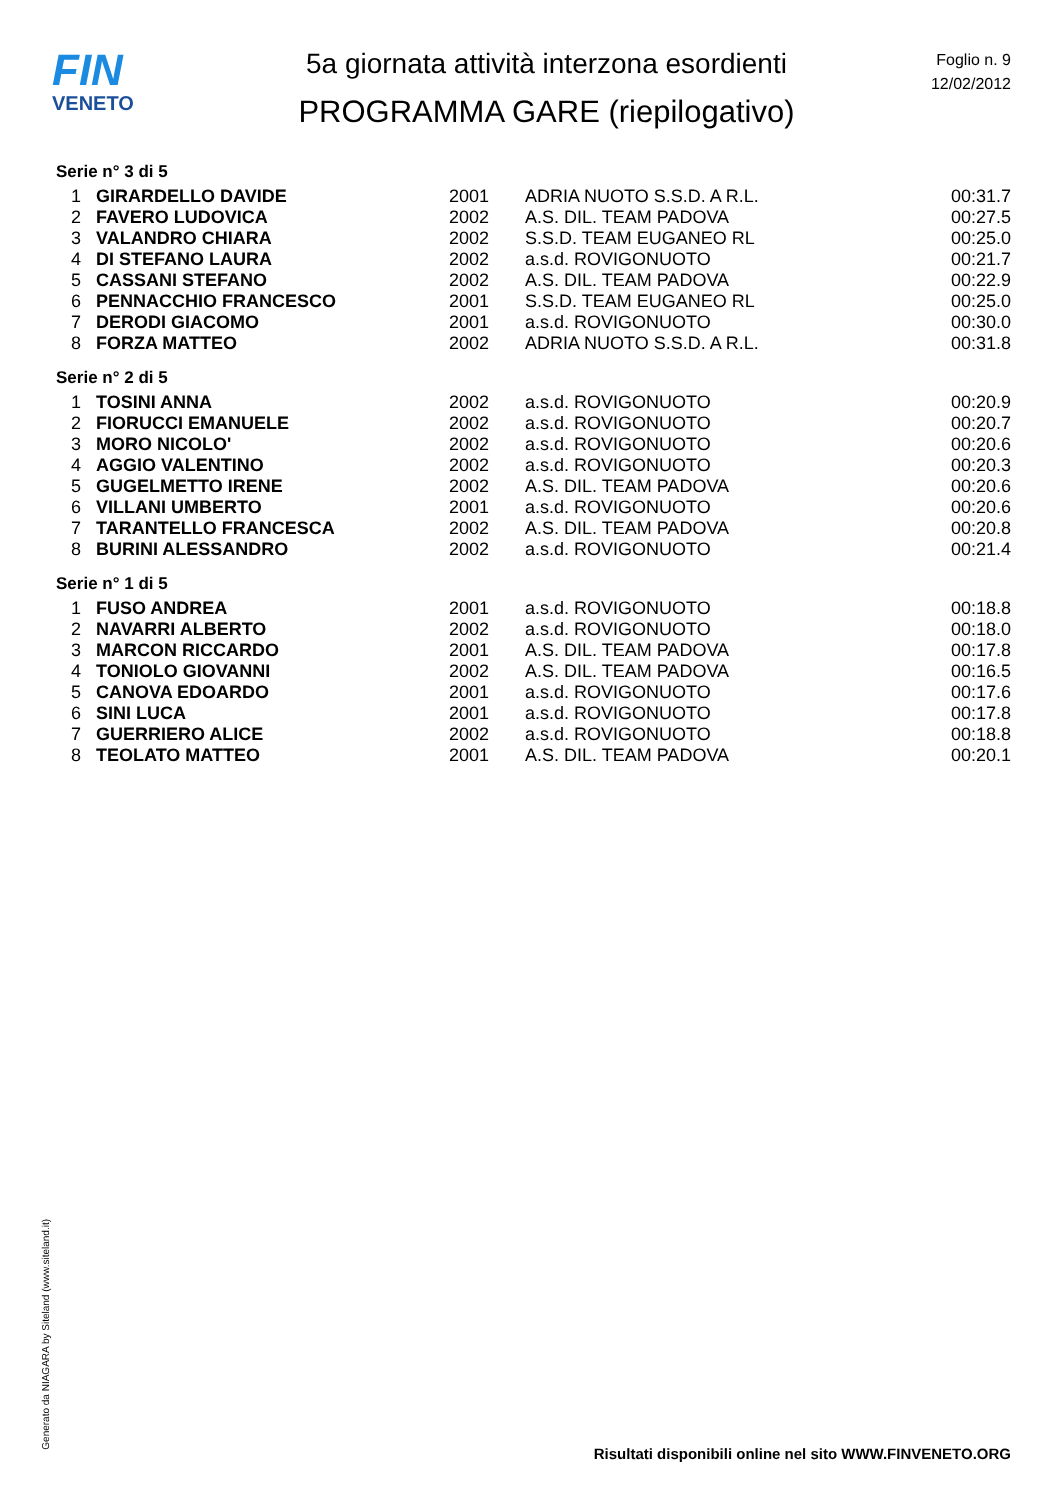FIN
VENETO
5a giornata attività interzona esordienti
PROGRAMMA GARE (riepilogativo)
Foglio n. 9
12/02/2012
Serie n° 3 di 5
| 1 | GIRARDELLO DAVIDE | 2001 | ADRIA NUOTO S.S.D. A R.L. | 00:31.7 |
| 2 | FAVERO LUDOVICA | 2002 | A.S. DIL. TEAM PADOVA | 00:27.5 |
| 3 | VALANDRO CHIARA | 2002 | S.S.D. TEAM EUGANEO RL | 00:25.0 |
| 4 | DI STEFANO LAURA | 2002 | a.s.d. ROVIGONUOTO | 00:21.7 |
| 5 | CASSANI STEFANO | 2002 | A.S. DIL. TEAM PADOVA | 00:22.9 |
| 6 | PENNACCHIO FRANCESCO | 2001 | S.S.D. TEAM EUGANEO RL | 00:25.0 |
| 7 | DERODI GIACOMO | 2001 | a.s.d. ROVIGONUOTO | 00:30.0 |
| 8 | FORZA MATTEO | 2002 | ADRIA NUOTO S.S.D. A R.L. | 00:31.8 |
Serie n° 2 di 5
| 1 | TOSINI ANNA | 2002 | a.s.d. ROVIGONUOTO | 00:20.9 |
| 2 | FIORUCCI EMANUELE | 2002 | a.s.d. ROVIGONUOTO | 00:20.7 |
| 3 | MORO NICOLO' | 2002 | a.s.d. ROVIGONUOTO | 00:20.6 |
| 4 | AGGIO VALENTINO | 2002 | a.s.d. ROVIGONUOTO | 00:20.3 |
| 5 | GUGELMETTO IRENE | 2002 | A.S. DIL. TEAM PADOVA | 00:20.6 |
| 6 | VILLANI UMBERTO | 2001 | a.s.d. ROVIGONUOTO | 00:20.6 |
| 7 | TARANTELLO FRANCESCA | 2002 | A.S. DIL. TEAM PADOVA | 00:20.8 |
| 8 | BURINI ALESSANDRO | 2002 | a.s.d. ROVIGONUOTO | 00:21.4 |
Serie n° 1 di 5
| 1 | FUSO ANDREA | 2001 | a.s.d. ROVIGONUOTO | 00:18.8 |
| 2 | NAVARRI ALBERTO | 2002 | a.s.d. ROVIGONUOTO | 00:18.0 |
| 3 | MARCON RICCARDO | 2001 | A.S. DIL. TEAM PADOVA | 00:17.8 |
| 4 | TONIOLO GIOVANNI | 2002 | A.S. DIL. TEAM PADOVA | 00:16.5 |
| 5 | CANOVA EDOARDO | 2001 | a.s.d. ROVIGONUOTO | 00:17.6 |
| 6 | SINI LUCA | 2001 | a.s.d. ROVIGONUOTO | 00:17.8 |
| 7 | GUERRIERO ALICE | 2002 | a.s.d. ROVIGONUOTO | 00:18.8 |
| 8 | TEOLATO MATTEO | 2001 | A.S. DIL. TEAM PADOVA | 00:20.1 |
Generato da NIAGARA by Siteland (www.siteland.it)
Risultati disponibili online nel sito WWW.FINVENETO.ORG